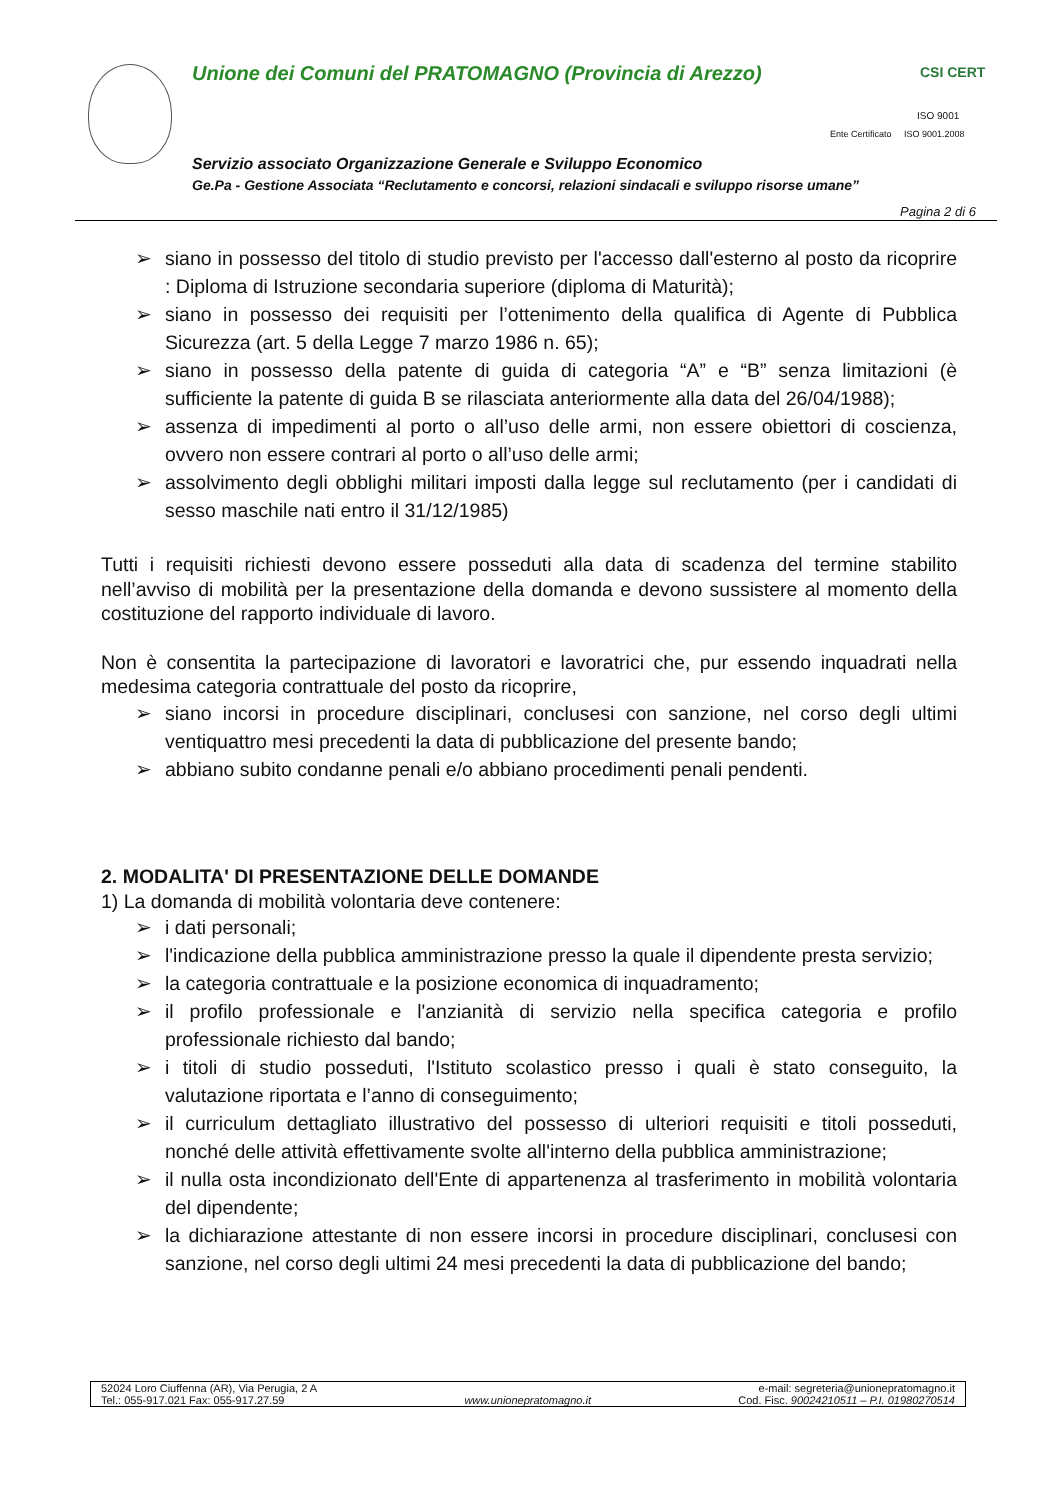Unione dei Comuni del PRATOMAGNO (Provincia di Arezzo)
CSI CERT
ISO 9001
Ente Certificato ISO 9001.2008
Servizio associato Organizzazione Generale e Sviluppo Economico
Ge.Pa - Gestione Associata “Reclutamento e concorsi, relazioni sindacali e sviluppo risorse umane”
Pagina 2 di 6
➢ siano in possesso del titolo di studio previsto per l'accesso dall'esterno al posto da ricoprire : Diploma di Istruzione secondaria superiore (diploma di Maturità);
➢ siano in possesso dei requisiti per l’ottenimento della qualifica di Agente di Pubblica Sicurezza (art. 5 della Legge 7 marzo 1986 n. 65);
➢ siano in possesso della patente di guida di categoria “A” e “B” senza limitazioni (è sufficiente la patente di guida B se rilasciata anteriormente alla data del 26/04/1988);
➢ assenza di impedimenti al porto o all’uso delle armi, non essere obiettori di coscienza, ovvero non essere contrari al porto o all’uso delle armi;
➢ assolvimento degli obblighi militari imposti dalla legge sul reclutamento (per i candidati di sesso maschile nati entro il 31/12/1985)
Tutti i requisiti richiesti devono essere posseduti alla data di scadenza del termine stabilito nell’avviso di mobilità per la presentazione della domanda e devono sussistere al momento della costituzione del rapporto individuale di lavoro.
Non è consentita la partecipazione di lavoratori e lavoratrici che, pur essendo inquadrati nella medesima categoria contrattuale del posto da ricoprire,
➢ siano incorsi in procedure disciplinari, conclusesi con sanzione, nel corso degli ultimi ventiquattro mesi precedenti la data di pubblicazione del presente bando;
➢ abbiano subito condanne penali e/o abbiano procedimenti penali pendenti.
2. MODALITA' DI PRESENTAZIONE DELLE DOMANDE
1) La domanda di mobilità volontaria deve contenere:
➢ i dati personali;
➢ l'indicazione della pubblica amministrazione presso la quale il dipendente presta servizio;
➢ la categoria contrattuale e la posizione economica di inquadramento;
➢ il profilo professionale e l'anzianità di servizio nella specifica categoria e profilo professionale richiesto dal bando;
➢ i titoli di studio posseduti, l'Istituto scolastico presso i quali è stato conseguito, la valutazione riportata e l’anno di conseguimento;
➢ il curriculum dettagliato illustrativo del possesso di ulteriori requisiti e titoli posseduti, nonché delle attività effettivamente svolte all'interno della pubblica amministrazione;
➢ il nulla osta incondizionato dell'Ente di appartenenza al trasferimento in mobilità volontaria del dipendente;
➢ la dichiarazione attestante di non essere incorsi in procedure disciplinari, conclusesi con sanzione, nel corso degli ultimi 24 mesi precedenti la data di pubblicazione del bando;
52024 Loro Ciuffenna (AR), Via Perugia, 2 A
Tel.: 055-917.021 Fax: 055-917.27.59
www.unionepratomagno.it e-mail: segreteria@unionepratomagno.it
Cod. Fisc. 90024210511 – P.I. 01980270514